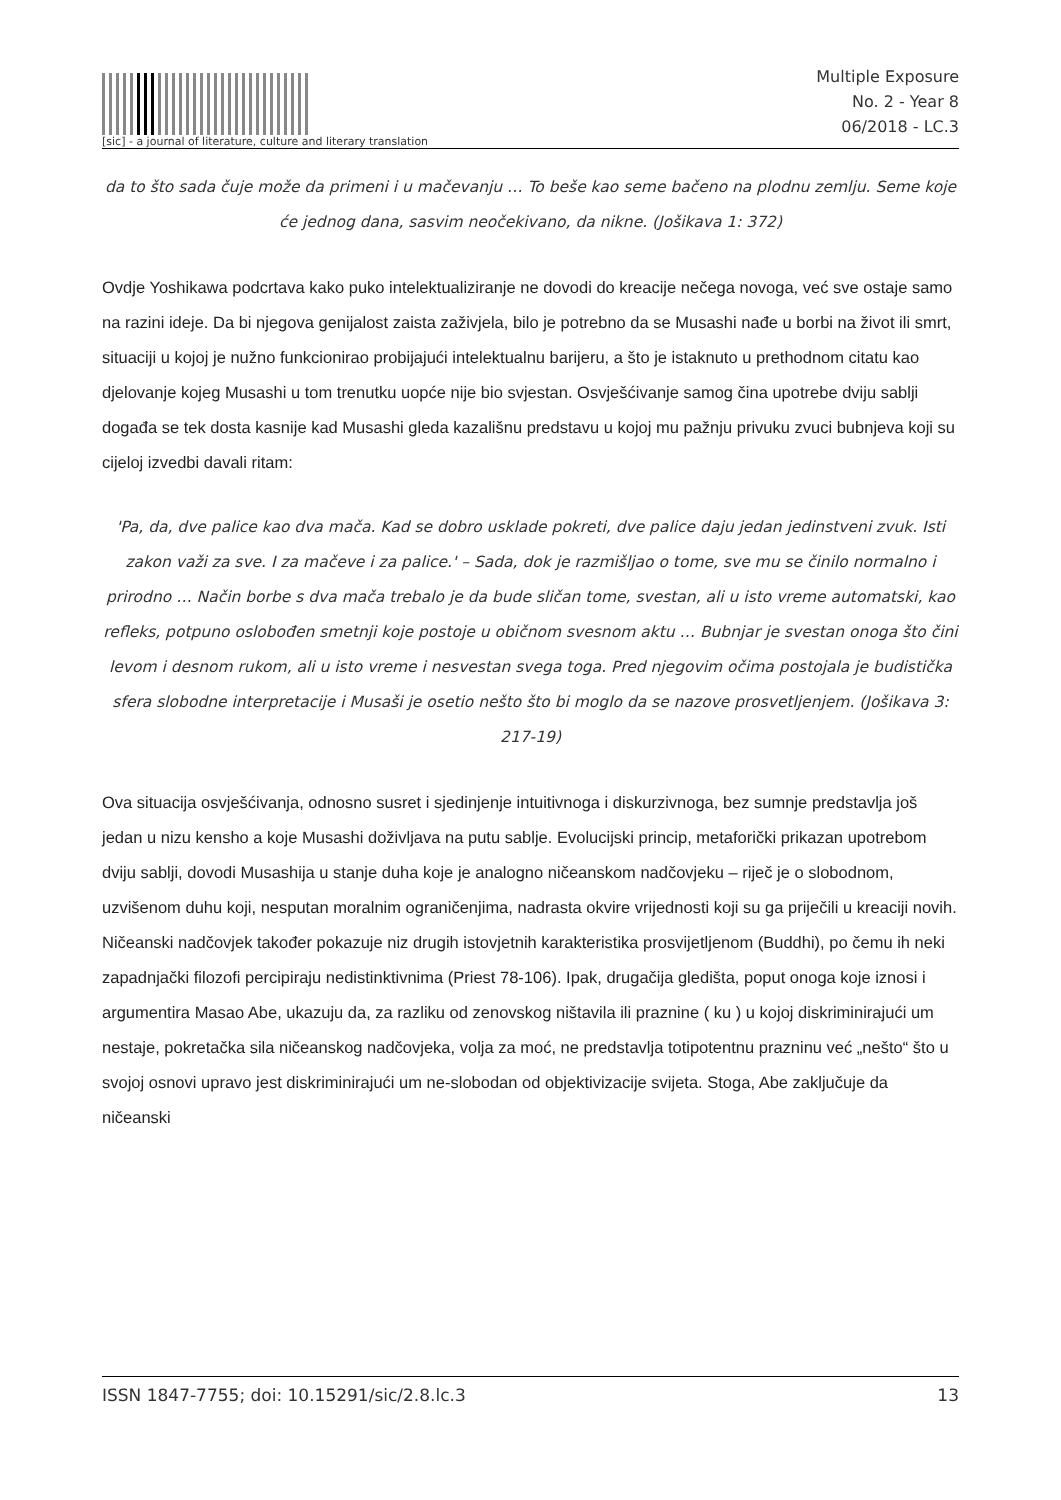[sic] - a journal of literature, culture and literary translation
Multiple Exposure
No. 2 - Year 8
06/2018 - LC.3
da to što sada čuje može da primeni i u mačevanju … To beše kao seme bačeno na plodnu zemlju. Seme koje će jednog dana, sasvim neočekivano, da nikne. (Jošikava 1: 372)
Ovdje Yoshikawa podcrtava kako puko intelektualiziranje ne dovodi do kreacije nečega novoga, već sve ostaje samo na razini ideje. Da bi njegova genijalost zaista zaživjela, bilo je potrebno da se Musashi nađe u borbi na život ili smrt, situaciji u kojoj je nužno funkcionirao probijajući intelektualnu barijeru, a što je istaknuto u prethodnom citatu kao djelovanje kojeg Musashi u tom trenutku uopće nije bio svjestan. Osvješćivanje samog čina upotrebe dviju sablji događa se tek dosta kasnije kad Musashi gleda kazališnu predstavu u kojoj mu pažnju privuku zvuci bubnjeva koji su cijeloj izvedbi davali ritam:
'Pa, da, dve palice kao dva mača. Kad se dobro usklade pokreti, dve palice daju jedan jedinstveni zvuk. Isti zakon važi za sve. I za mačeve i za palice.' – Sada, dok je razmišljao o tome, sve mu se činilo normalno i prirodno … Način borbe s dva mača trebalo je da bude sličan tome, svestan, ali u isto vreme automatski, kao refleks, potpuno oslobođen smetnji koje postoje u običnom svesnom aktu … Bubnjar je svestan onoga što čini levom i desnom rukom, ali u isto vreme i nesvestan svega toga. Pred njegovim očima postojala je budistička sfera slobodne interpretacije i Musaši je osetio nešto što bi moglo da se nazove prosvetljenjem. (Jošikava 3: 217-19)
Ova situacija osvješćivanja, odnosno susret i sjedinjenje intuitivnoga i diskurzivnoga, bez sumnje predstavlja još jedan u nizu kensho a koje Musashi doživljava na putu sablje. Evolucijski princip, metaforički prikazan upotrebom dviju sablji, dovodi Musashija u stanje duha koje je analogno ničeanskom nadčovjeku – riječ je o slobodnom, uzvišenom duhu koji, nesputan moralnim ograničenjima, nadrasta okvire vrijednosti koji su ga priječili u kreaciji novih. Ničeanski nadčovjek također pokazuje niz drugih istovjetnih karakteristika prosvijetljenom (Buddhi), po čemu ih neki zapadnjački filozofi percipiraju nedistinktivnima (Priest 78-106). Ipak, drugačija gledišta, poput onoga koje iznosi i argumentira Masao Abe, ukazuju da, za razliku od zenovskog ništavila ili praznine ( ku ) u kojoj diskriminirajući um nestaje, pokretačka sila ničeanskog nadčovjeka, volja za moć, ne predstavlja totipotentnu prazninu već „nešto“ što u svojoj osnovi upravo jest diskriminirajući um ne-slobodan od objektivizacije svijeta. Stoga, Abe zaključuje da ničeanski
ISSN 1847-7755; doi: 10.15291/sic/2.8.lc.3 13